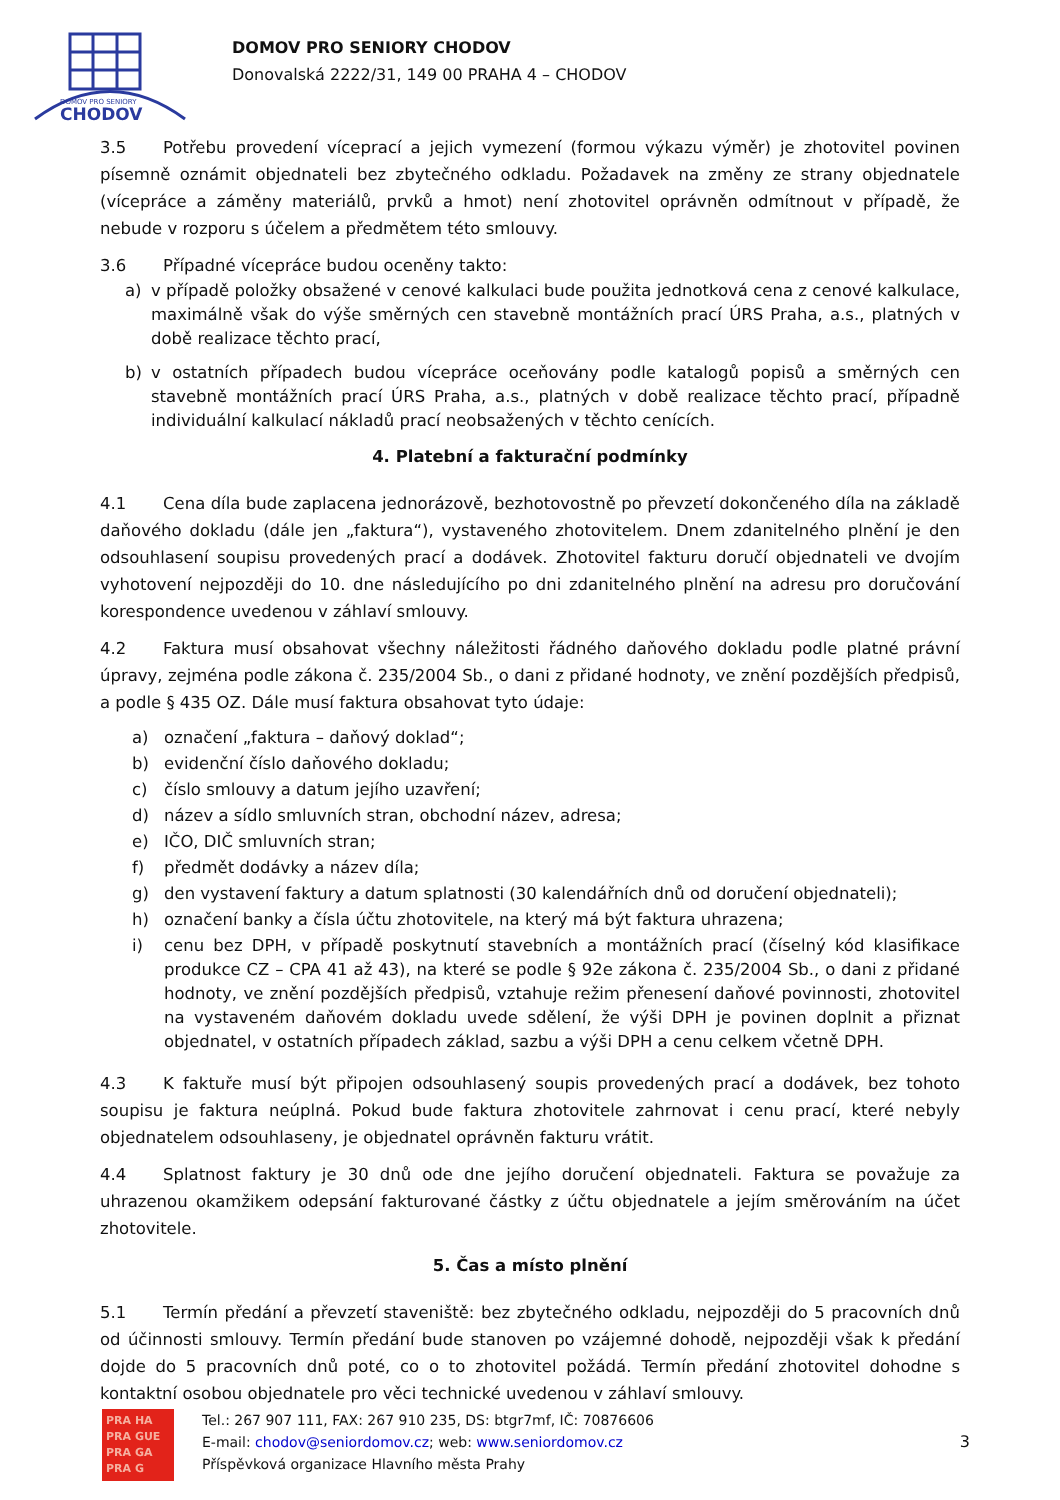DOMOV PRO SENIORY
CHODOV
DOMOV PRO SENIORY CHODOV
Donovalská 2222/31, 149 00 PRAHA 4 – CHODOV
3.5 Potřebu provedení víceprací a jejich vymezení (formou výkazu výměr) je zhotovitel povinen písemně oznámit objednateli bez zbytečného odkladu. Požadavek na změny ze strany objednatele (vícepráce a záměny materiálů, prvků a hmot) není zhotovitel oprávněn odmítnout v případě, že nebude v rozporu s účelem a předmětem této smlouvy.
3.6 Případné vícepráce budou oceněny takto:
a) v případě položky obsažené v cenové kalkulaci bude použita jednotková cena z cenové kalkulace, maximálně však do výše směrných cen stavebně montážních prací ÚRS Praha, a.s., platných v době realizace těchto prací,
b) v ostatních případech budou vícepráce oceňovány podle katalogů popisů a směrných cen stavebně montážních prací ÚRS Praha, a.s., platných v době realizace těchto prací, případně individuální kalkulací nákladů prací neobsažených v těchto cenících.
4. Platební a fakturační podmínky
4.1 Cena díla bude zaplacena jednorázově, bezhotovostně po převzetí dokončeného díla na základě daňového dokladu (dále jen „faktura“), vystaveného zhotovitelem. Dnem zdanitelného plnění je den odsouhlasení soupisu provedených prací a dodávek. Zhotovitel fakturu doručí objednateli ve dvojím vyhotovení nejpozději do 10. dne následujícího po dni zdanitelného plnění na adresu pro doručování korespondence uvedenou v záhlaví smlouvy.
4.2 Faktura musí obsahovat všechny náležitosti řádného daňového dokladu podle platné právní úpravy, zejména podle zákona č. 235/2004 Sb., o dani z přidané hodnoty, ve znění pozdějších předpisů, a podle § 435 OZ. Dále musí faktura obsahovat tyto údaje:
a) označení „faktura – daňový doklad“;
b) evidenční číslo daňového dokladu;
c) číslo smlouvy a datum jejího uzavření;
d) název a sídlo smluvních stran, obchodní název, adresa;
e) IČO, DIČ smluvních stran;
f) předmět dodávky a název díla;
g) den vystavení faktury a datum splatnosti (30 kalendářních dnů od doručení objednateli);
h) označení banky a čísla účtu zhotovitele, na který má být faktura uhrazena;
i) cenu bez DPH, v případě poskytnutí stavebních a montážních prací (číselný kód klasifikace produkce CZ – CPA 41 až 43), na které se podle § 92e zákona č. 235/2004 Sb., o dani z přidané hodnoty, ve znění pozdějších předpisů, vztahuje režim přenesení daňové povinnosti, zhotovitel na vystaveném daňovém dokladu uvede sdělení, že výši DPH je povinen doplnit a přiznat objednatel, v ostatních případech základ, sazbu a výši DPH a cenu celkem včetně DPH.
4.3 K faktuře musí být připojen odsouhlasený soupis provedených prací a dodávek, bez tohoto soupisu je faktura neúplná. Pokud bude faktura zhotovitele zahrnovat i cenu prací, které nebyly objednatelem odsouhlaseny, je objednatel oprávněn fakturu vrátit.
4.4 Splatnost faktury je 30 dnů ode dne jejího doručení objednateli. Faktura se považuje za uhrazenou okamžikem odepsání fakturované částky z účtu objednatele a jejím směrováním na účet zhotovitele.
5. Čas a místo plnění
5.1 Termín předání a převzetí staveniště: bez zbytečného odkladu, nejpozději do 5 pracovních dnů od účinnosti smlouvy. Termín předání bude stanoven po vzájemné dohodě, nejpozději však k předání dojde do 5 pracovních dnů poté, co o to zhotovitel požádá. Termín předání zhotovitel dohodne s kontaktní osobou objednatele pro věci technické uvedenou v záhlaví smlouvy.
PRA HA
PRA GUE
PRA GA
PRA G
Tel.: 267 907 111, FAX: 267 910 235, DS: btgr7mf, IČ: 70876606
E-mail: chodov@seniordomov.cz; web: www.seniordomov.cz
Příspěvková organizace Hlavního města Prahy
3